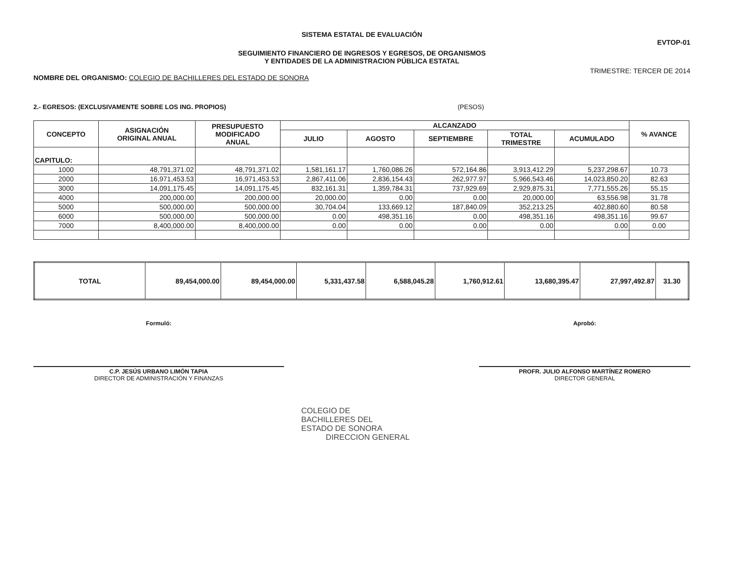SISTEMA ESTATAL DE EVALUACIÓN
EVTOP-01
SEGUIMIENTO FINANCIERO DE INGRESOS Y EGRESOS, DE ORGANISMOS
Y ENTIDADES DE LA ADMINISTRACION PÚBLICA ESTATAL
NOMBRE DEL ORGANISMO: COLEGIO DE BACHILLERES DEL ESTADO DE SONORA
TRIMESTRE: TERCER DE 2014
2.- EGRESOS: (EXCLUSIVAMENTE SOBRE LOS ING. PROPIOS) (PESOS)
| CONCEPTO | ASIGNACIÓN ORIGINAL ANUAL | PRESUPUESTO MODIFICADO ANUAL | ALCANZADO | | | | | % AVANCE |
| --- | --- | --- | --- | --- | --- | --- | --- | --- |
| | | | JULIO | AGOSTO | SEPTIEMBRE | TOTAL TRIMESTRE | ACUMULADO | |
| CAPITULO: | | | | | | | | |
| 1000 | 48,791,371.02 | 48,791,371.02 | 1,581,161.17 | 1,760,086.26 | 572,164.86 | 3,913,412.29 | 5,237,298.67 | 10.73 |
| 2000 | 16,971,453.53 | 16,971,453.53 | 2,867,411.06 | 2,836,154.43 | 262,977.97 | 5,966,543.46 | 14,023,850.20 | 82.63 |
| 3000 | 14,091,175.45 | 14,091,175.45 | 832,161.31 | 1,359,784.31 | 737,929.69 | 2,929,875.31 | 7,771,555.26 | 55.15 |
| 4000 | 200,000.00 | 200,000.00 | 20,000.00 | 0.00 | 0.00 | 20,000.00 | 63,556.98 | 31.78 |
| 5000 | 500,000.00 | 500,000.00 | 30,704.04 | 133,669.12 | 187,840.09 | 352,213.25 | 402,880.60 | 80.58 |
| 6000 | 500,000.00 | 500,000.00 | 0.00 | 498,351.16 | 0.00 | 498,351.16 | 498,351.16 | 99.67 |
| 7000 | 8,400,000.00 | 8,400,000.00 | 0.00 | 0.00 | 0.00 | 0.00 | 0.00 | 0.00 |
| TOTAL | 89,454,000.00 | 89,454,000.00 | 5,331,437.58 | 6,588,045.28 | 1,760,912.61 | 13,680,395.47 | 27,997,492.87 | 31.30 |
Formuló:
C.P. JESÚS URBANO LIMÓN TAPIA
DIRECTOR DE ADMINISTRACIÓN Y FINANZAS
Aprobó:
PROFR. JULIO ALFONSO MARTÍNEZ ROMERO
DIRECTOR GENERAL
COLEGIO DE
BACHILLERES DEL
ESTADO DE SONORA
DIRECCION GENERAL